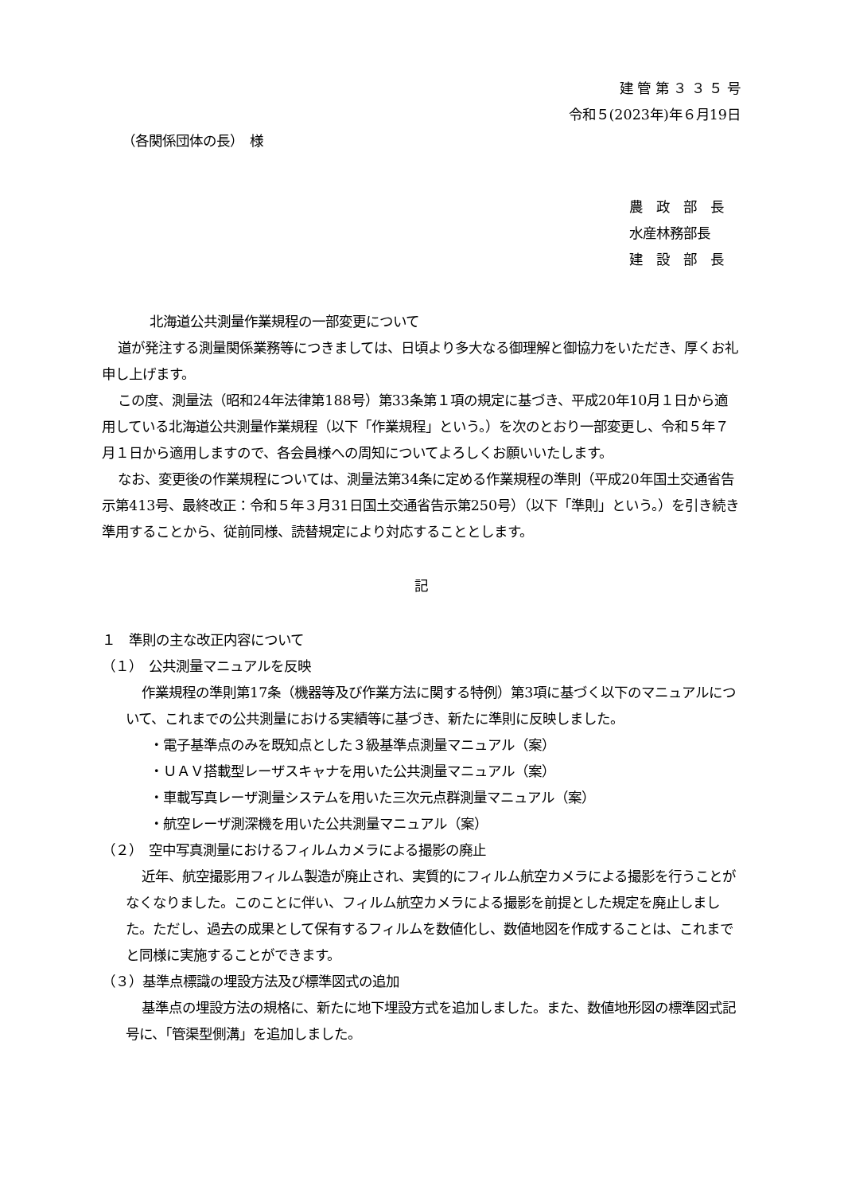建 管 第 ３ ３ ５ 号
令和５(2023年)年６月19日
（各関係団体の長）　様
農　政　部　長
水産林務部長
建　設　部　長
北海道公共測量作業規程の一部変更について
道が発注する測量関係業務等につきましては、日頃より多大なる御理解と御協力をいただき、厚くお礼申し上げます。
この度、測量法（昭和24年法律第188号）第33条第１項の規定に基づき、平成20年10月１日から適用している北海道公共測量作業規程（以下「作業規程」という。）を次のとおり一部変更し、令和５年７月１日から適用しますので、各会員様への周知についてよろしくお願いいたします。
なお、変更後の作業規程については、測量法第34条に定める作業規程の準則（平成20年国土交通省告示第413号、最終改正：令和５年３月31日国土交通省告示第250号）（以下「準則」という。）を引き続き準用することから、従前同様、読替規定により対応することとします。
記
１　準則の主な改正内容について
（１）　公共測量マニュアルを反映
作業規程の準則第17条（機器等及び作業方法に関する特例）第3項に基づく以下のマニュアルについて、これまでの公共測量における実績等に基づき、新たに準則に反映しました。
・電子基準点のみを既知点とした３級基準点測量マニュアル（案）
・ＵＡＶ搭載型レーザスキャナを用いた公共測量マニュアル（案）
・車載写真レーザ測量システムを用いた三次元点群測量マニュアル（案）
・航空レーザ測深機を用いた公共測量マニュアル（案）
（２）　空中写真測量におけるフィルムカメラによる撮影の廃止
近年、航空撮影用フィルム製造が廃止され、実質的にフィルム航空カメラによる撮影を行うことがなくなりました。このことに伴い、フィルム航空カメラによる撮影を前提とした規定を廃止しました。ただし、過去の成果として保有するフィルムを数値化し、数値地図を作成することは、これまでと同様に実施することができます。
（３）基準点標識の埋設方法及び標準図式の追加
基準点の埋設方法の規格に、新たに地下埋設方式を追加しました。また、数値地形図の標準図式記号に、「管渠型側溝」を追加しました。